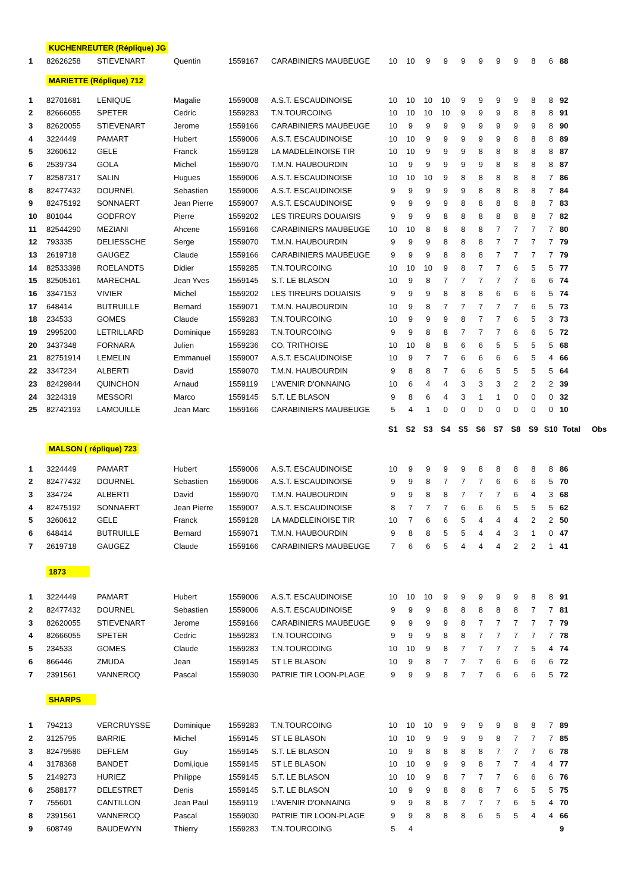| | KUCHENREUTER (Réplique) JG | | | | | | | | | | | | | | | | |
| 1 | 82626258 | STIEVENART | Quentin | 1559167 | CARABINIERS MAUBEUGE | 10 | 10 | 9 | 9 | 9 | 9 | 9 | 9 | 8 | 6 | 88 | |
| | MARIETTE (Réplique) 712 | | | | | | | | | | | | | | | | |
| 1 | 82701681 | LENIQUE | Magalie | 1559008 | A.S.T. ESCAUDINOISE | 10 | 10 | 10 | 10 | 9 | 9 | 9 | 9 | 8 | 8 | 92 | |
| 2 | 82666055 | SPETER | Cedric | 1559283 | T.N.TOURCOING | 10 | 10 | 10 | 10 | 9 | 9 | 9 | 8 | 8 | 8 | 91 | |
| 3 | 82620055 | STIEVENART | Jerome | 1559166 | CARABINIERS MAUBEUGE | 10 | 9 | 9 | 9 | 9 | 9 | 9 | 9 | 9 | 8 | 90 | |
| 4 | 3224449 | PAMART | Hubert | 1559006 | A.S.T. ESCAUDINOISE | 10 | 10 | 9 | 9 | 9 | 9 | 9 | 8 | 8 | 8 | 89 | |
| 5 | 3260612 | GELE | Franck | 1559128 | LA MADELEINOISE TIR | 10 | 10 | 9 | 9 | 9 | 8 | 8 | 8 | 8 | 8 | 87 | |
| 6 | 2539734 | GOLA | Michel | 1559070 | T.M.N. HAUBOURDIN | 10 | 9 | 9 | 9 | 9 | 9 | 8 | 8 | 8 | 8 | 87 | |
| 7 | 82587317 | SALIN | Hugues | 1559006 | A.S.T. ESCAUDINOISE | 10 | 10 | 10 | 9 | 8 | 8 | 8 | 8 | 8 | 7 | 86 | |
| 8 | 82477432 | DOURNEL | Sebastien | 1559006 | A.S.T. ESCAUDINOISE | 9 | 9 | 9 | 9 | 9 | 8 | 8 | 8 | 8 | 7 | 84 | |
| 9 | 82475192 | SONNAERT | Jean Pierre | 1559007 | A.S.T. ESCAUDINOISE | 9 | 9 | 9 | 9 | 8 | 8 | 8 | 8 | 8 | 7 | 83 | |
| 10 | 801044 | GODFROY | Pierre | 1559202 | LES TIREURS DOUAISIS | 9 | 9 | 9 | 8 | 8 | 8 | 8 | 8 | 8 | 7 | 82 | |
| 11 | 82544290 | MEZIANI | Ahcene | 1559166 | CARABINIERS MAUBEUGE | 10 | 10 | 8 | 8 | 8 | 8 | 7 | 7 | 7 | 7 | 80 | |
| 12 | 793335 | DELIESSCHE | Serge | 1559070 | T.M.N. HAUBOURDIN | 9 | 9 | 9 | 8 | 8 | 8 | 7 | 7 | 7 | 7 | 79 | |
| 13 | 2619718 | GAUGEZ | Claude | 1559166 | CARABINIERS MAUBEUGE | 9 | 9 | 9 | 8 | 8 | 8 | 7 | 7 | 7 | 7 | 79 | |
| 14 | 82533398 | ROELANDTS | Didier | 1559285 | T.N.TOURCOING | 10 | 10 | 10 | 9 | 8 | 7 | 7 | 6 | 5 | 5 | 77 | |
| 15 | 82505161 | MARECHAL | Jean Yves | 1559145 | S.T. LE BLASON | 10 | 9 | 8 | 7 | 7 | 7 | 7 | 7 | 6 | 6 | 74 | |
| 16 | 3347153 | VIVIER | Michel | 1559202 | LES TIREURS DOUAISIS | 9 | 9 | 9 | 8 | 8 | 8 | 6 | 6 | 6 | 5 | 74 | |
| 17 | 648414 | BUTRUILLE | Bernard | 1559071 | T.M.N. HAUBOURDIN | 10 | 9 | 8 | 7 | 7 | 7 | 7 | 7 | 6 | 5 | 73 | |
| 18 | 234533 | GOMES | Claude | 1559283 | T.N.TOURCOING | 10 | 9 | 9 | 9 | 8 | 7 | 7 | 6 | 5 | 3 | 73 | |
| 19 | 2995200 | LETRILLARD | Dominique | 1559283 | T.N.TOURCOING | 9 | 9 | 8 | 8 | 7 | 7 | 7 | 6 | 6 | 5 | 72 | |
| 20 | 3437348 | FORNARA | Julien | 1559236 | CO. TRITHOISE | 10 | 10 | 8 | 8 | 6 | 6 | 5 | 5 | 5 | 5 | 68 | |
| 21 | 82751914 | LEMELIN | Emmanuel | 1559007 | A.S.T. ESCAUDINOISE | 10 | 9 | 7 | 7 | 6 | 6 | 6 | 6 | 5 | 4 | 66 | |
| 22 | 3347234 | ALBERTI | David | 1559070 | T.M.N. HAUBOURDIN | 9 | 8 | 8 | 7 | 6 | 6 | 5 | 5 | 5 | 5 | 64 | |
| 23 | 82429844 | QUINCHON | Arnaud | 1559119 | L'AVENIR D'ONNAING | 10 | 6 | 4 | 4 | 3 | 3 | 3 | 2 | 2 | 2 | 39 | |
| 24 | 3224319 | MESSORI | Marco | 1559145 | S.T. LE BLASON | 9 | 8 | 6 | 4 | 3 | 1 | 1 | 0 | 0 | 0 | 32 | |
| 25 | 82742193 | LAMOUILLE | Jean Marc | 1559166 | CARABINIERS MAUBEUGE | 5 | 4 | 1 | 0 | 0 | 0 | 0 | 0 | 0 | 0 | 10 | |
| | | | | | | S1 | S2 | S3 | S4 | S5 | S6 | S7 | S8 | S9 | S10 | Total | Obs |
| | MALSON ( réplique) 723 | | | | | | | | | | | | | | | | |
| 1 | 3224449 | PAMART | Hubert | 1559006 | A.S.T. ESCAUDINOISE | 10 | 9 | 9 | 9 | 9 | 8 | 8 | 8 | 8 | 8 | 86 | |
| 2 | 82477432 | DOURNEL | Sebastien | 1559006 | A.S.T. ESCAUDINOISE | 9 | 9 | 8 | 7 | 7 | 7 | 6 | 6 | 6 | 5 | 70 | |
| 3 | 334724 | ALBERTI | David | 1559070 | T.M.N. HAUBOURDIN | 9 | 9 | 8 | 8 | 7 | 7 | 7 | 6 | 4 | 3 | 68 | |
| 4 | 82475192 | SONNAERT | Jean Pierre | 1559007 | A.S.T. ESCAUDINOISE | 8 | 7 | 7 | 7 | 6 | 6 | 6 | 5 | 5 | 5 | 62 | |
| 5 | 3260612 | GELE | Franck | 1559128 | LA MADELEINOISE TIR | 10 | 7 | 6 | 6 | 5 | 4 | 4 | 4 | 2 | 2 | 50 | |
| 6 | 648414 | BUTRUILLE | Bernard | 1559071 | T.M.N. HAUBOURDIN | 9 | 8 | 8 | 5 | 5 | 4 | 4 | 3 | 1 | 0 | 47 | |
| 7 | 2619718 | GAUGEZ | Claude | 1559166 | CARABINIERS MAUBEUGE | 7 | 6 | 6 | 5 | 4 | 4 | 4 | 2 | 2 | 1 | 41 | |
| | 1873 | | | | | | | | | | | | | | | | |
| 1 | 3224449 | PAMART | Hubert | 1559006 | A.S.T. ESCAUDINOISE | 10 | 10 | 10 | 9 | 9 | 9 | 9 | 9 | 8 | 8 | 91 | |
| 2 | 82477432 | DOURNEL | Sebastien | 1559006 | A.S.T. ESCAUDINOISE | 9 | 9 | 9 | 8 | 8 | 8 | 8 | 8 | 7 | 7 | 81 | |
| 3 | 82620055 | STIEVENART | Jerome | 1559166 | CARABINIERS MAUBEUGE | 9 | 9 | 9 | 9 | 8 | 7 | 7 | 7 | 7 | 7 | 79 | |
| 4 | 82666055 | SPETER | Cedric | 1559283 | T.N.TOURCOING | 9 | 9 | 9 | 8 | 8 | 7 | 7 | 7 | 7 | 7 | 78 | |
| 5 | 234533 | GOMES | Claude | 1559283 | T.N.TOURCOING | 10 | 10 | 9 | 8 | 7 | 7 | 7 | 7 | 5 | 4 | 74 | |
| 6 | 866446 | ZMUDA | Jean | 1559145 | ST LE BLASON | 10 | 9 | 8 | 7 | 7 | 7 | 6 | 6 | 6 | 6 | 72 | |
| 7 | 2391561 | VANNERCQ | Pascal | 1559030 | PATRIE TIR LOON-PLAGE | 9 | 9 | 9 | 8 | 7 | 7 | 6 | 6 | 6 | 5 | 72 | |
| | SHARPS | | | | | | | | | | | | | | | | |
| 1 | 794213 | VERCRUYSSE | Dominique | 1559283 | T.N.TOURCOING | 10 | 10 | 10 | 9 | 9 | 9 | 9 | 8 | 8 | 7 | 89 | |
| 2 | 3125795 | BARRIE | Michel | 1559145 | ST LE BLASON | 10 | 10 | 9 | 9 | 9 | 9 | 8 | 7 | 7 | 7 | 85 | |
| 3 | 82479586 | DEFLEM | Guy | 1559145 | S.T. LE BLASON | 10 | 9 | 8 | 8 | 8 | 8 | 7 | 7 | 7 | 6 | 78 | |
| 4 | 3178368 | BANDET | Domi,ique | 1559145 | ST LE BLASON | 10 | 10 | 9 | 9 | 9 | 8 | 7 | 7 | 4 | 4 | 77 | |
| 5 | 2149273 | HURIEZ | Philippe | 1559145 | S.T. LE BLASON | 10 | 10 | 9 | 8 | 7 | 7 | 7 | 6 | 6 | 6 | 76 | |
| 6 | 2588177 | DELESTRET | Denis | 1559145 | S.T. LE BLASON | 10 | 9 | 9 | 8 | 8 | 8 | 7 | 6 | 5 | 5 | 75 | |
| 7 | 755601 | CANTILLON | Jean Paul | 1559119 | L'AVENIR D'ONNAING | 9 | 9 | 8 | 8 | 7 | 7 | 7 | 6 | 5 | 4 | 70 | |
| 8 | 2391561 | VANNERCQ | Pascal | 1559030 | PATRIE TIR LOON-PLAGE | 9 | 9 | 8 | 8 | 8 | 6 | 5 | 5 | 4 | 4 | 66 | |
| 9 | 608749 | BAUDEWYN | Thierry | 1559283 | T.N.TOURCOING | 5 | 4 | | | | | | | | | 9 | |